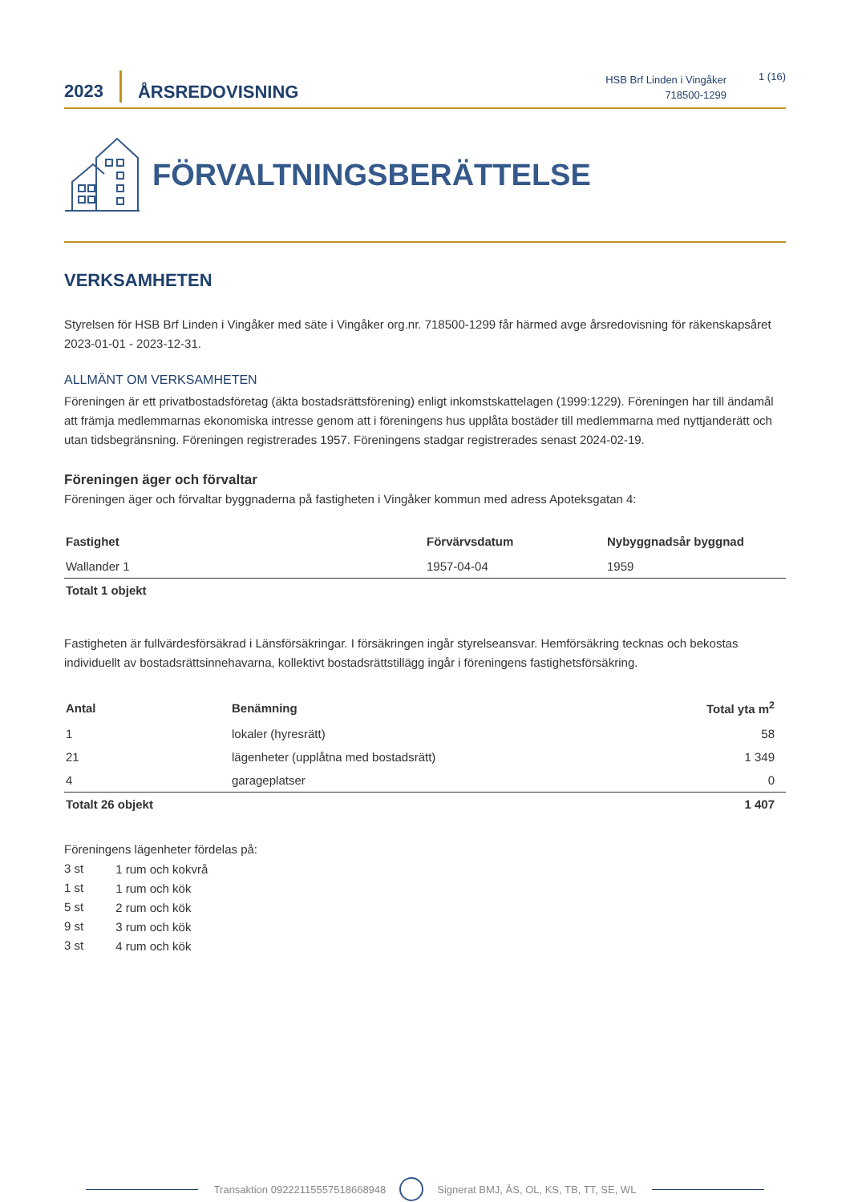2023
ÅRSREDOVISNING
HSB Brf Linden i Vingåker
718500-1299
1 (16)
FÖRVALTNINGSBERÄTTELSE
VERKSAMHETEN
Styrelsen för HSB Brf Linden i Vingåker med säte i Vingåker org.nr. 718500-1299 får härmed avge årsredovisning för räkenskapsåret 2023-01-01 - 2023-12-31.
ALLMÄNT OM VERKSAMHETEN
Föreningen är ett privatbostadsföretag (äkta bostadsrättsförening) enligt inkomstskattelagen (1999:1229). Föreningen har till ändamål att främja medlemmarnas ekonomiska intresse genom att i föreningens hus upplåta bostäder till medlemmarna med nyttjanderätt och utan tidsbegränsning. Föreningen registrerades 1957. Föreningens stadgar registrerades senast 2024-02-19.
Föreningen äger och förvaltar
Föreningen äger och förvaltar byggnaderna på fastigheten i Vingåker kommun med adress Apoteksgatan 4:
| Fastighet | Förvärvsdatum | Nybyggnadsår byggnad |
| --- | --- | --- |
| Wallander 1 | 1957-04-04 | 1959 |
| Totalt 1 objekt | | |
Fastigheten är fullvärdesförsäkrad i Länsförsäkringar. I försäkringen ingår styrelseansvar. Hemförsäkring tecknas och bekostas individuellt av bostadsrättsinnehavarna, kollektivt bostadsrättstillägg ingår i föreningens fastighetsförsäkring.
| Antal | Benämning | Total yta m<sup>2</sup> |
| --- | --- | --- |
| 1 | lokaler (hyresrätt) | 58 |
| 21 | lägenheter (upplåtna med bostadsrätt) | 1 349 |
| 4 | garageplatser | 0 |
| Totalt 26 objekt | | 1 407 |
Föreningens lägenheter fördelas på:
| 3 st | 1 rum och kokvrå |
| 1 st | 1 rum och kök |
| 5 st | 2 rum och kök |
| 9 st | 3 rum och kök |
| 3 st | 4 rum och kök |
Transaktion 09222115557518668948 Signerat BMJ, ÅS, OL, KS, TB, TT, SE, WL